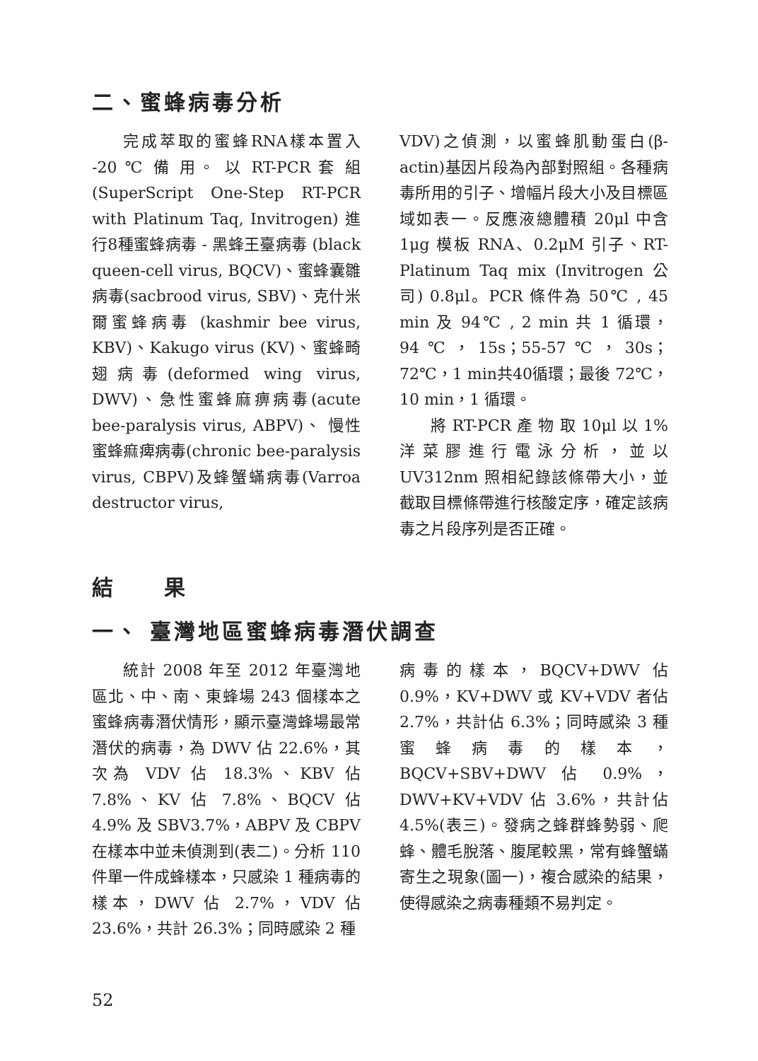二、蜜蜂病毒分析
完成萃取的蜜蜂RNA樣本置入 -20 ℃ 備 用。 以 RT-PCR 套 組 (SuperScript One-Step RT-PCR with Platinum Taq, Invitrogen) 進行8種蜜蜂病毒 - 黑蜂王臺病毒 (black queen-cell virus, BQCV)、蜜蜂囊雛病毒(sacbrood virus, SBV)、克什米爾蜜蜂病毒 (kashmir bee virus, KBV)、Kakugo virus (KV)、蜜蜂畸翅病毒(deformed wing virus, DWV)、急性蜜蜂麻痹病毒(acute bee-paralysis virus, ABPV)、 慢性蜜蜂痲痺病毒(chronic bee-paralysis virus, CBPV)及蜂蟹蟎病毒(Varroa destructor virus,
VDV)之偵測，以蜜蜂肌動蛋白(β-actin)基因片段為內部對照組。各種病毒所用的引子、增幅片段大小及目標區域如表一。反應液總體積 20μl 中含 1μg 模板 RNA、0.2μM 引子、RT-Platinum Taq mix (Invitrogen 公司) 0.8μl。PCR 條件為 50℃ , 45 min 及 94℃ , 2 min 共 1 循環，94℃，15s；55-57℃，30s；72℃，1 min共40循環；最後 72℃，10 min，1 循環。
將 RT-PCR 產 物 取 10μl 以 1% 洋菜膠進行電泳分析，並以 UV312nm 照相紀錄該條帶大小，並截取目標條帶進行核酸定序，確定該病毒之片段序列是否正確。
結　　果
一、 臺灣地區蜜蜂病毒潛伏調查
統計 2008 年至 2012 年臺灣地區北、中、南、東蜂場 243 個樣本之蜜蜂病毒潛伏情形，顯示臺灣蜂場最常潛伏的病毒，為 DWV 佔 22.6%，其次為 VDV 佔 18.3%、KBV 佔 7.8%、KV 佔 7.8%、BQCV 佔 4.9% 及 SBV3.7%，ABPV 及 CBPV 在樣本中並未偵測到(表二)。分析 110 件單一件成蜂樣本，只感染 1 種病毒的樣本，DWV 佔 2.7%，VDV 佔 23.6%，共計 26.3%；同時感染 2 種
病毒的樣本，BQCV+DWV 佔 0.9%，KV+DWV 或 KV+VDV 者佔 2.7%，共計佔 6.3%；同時感染 3 種蜜蜂病毒的樣本，BQCV+SBV+DWV 佔 0.9%，DWV+KV+VDV 佔 3.6%，共計佔 4.5%(表三)。發病之蜂群蜂勢弱、爬蜂、體毛脫落、腹尾較黑，常有蜂蟹蟎寄生之現象(圖一)，複合感染的結果，使得感染之病毒種類不易判定。
52